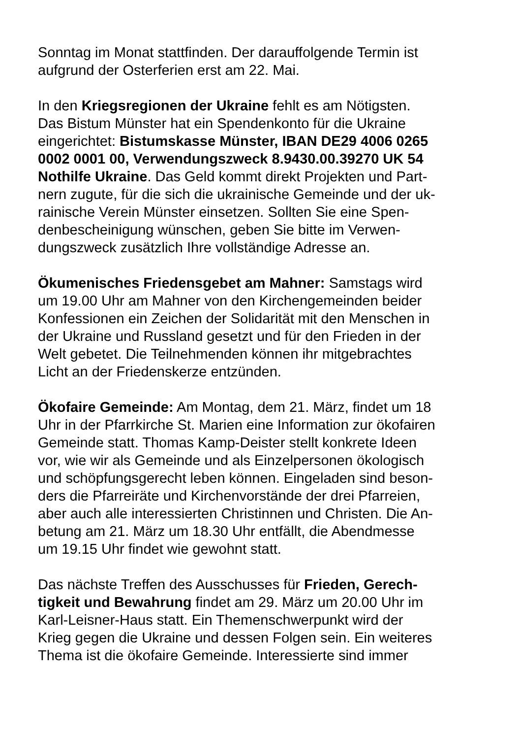Sonntag im Monat stattfinden. Der darauffolgende Termin ist
aufgrund der Osterferien erst am 22. Mai.
In den Kriegsregionen der Ukraine fehlt es am Nötigsten.
Das Bistum Münster hat ein Spendenkonto für die Ukraine
eingerichtet: Bistumskasse Münster, IBAN DE29 4006 0265
0002 0001 00, Verwendungszweck 8.9430.00.39270 UK 54
Nothilfe Ukraine. Das Geld kommt direkt Projekten und Part-
nern zugute, für die sich die ukrainische Gemeinde und der uk-
rainische Verein Münster einsetzen. Sollten Sie eine Spen-
denbescheinigung wünschen, geben Sie bitte im Verwen-
dungszweck zusätzlich Ihre vollständige Adresse an.
Ökumenisches Friedensgebet am Mahner: Samstags wird
um 19.00 Uhr am Mahner von den Kirchengemeinden beider
Konfessionen ein Zeichen der Solidarität mit den Menschen in
der Ukraine und Russland gesetzt und für den Frieden in der
Welt gebetet. Die Teilnehmenden können ihr mitgebrachtes
Licht an der Friedenskerze entzünden.
Ökofaire Gemeinde: Am Montag, dem 21. März, findet um 18
Uhr in der Pfarrkirche St. Marien eine Information zur ökofairen
Gemeinde statt. Thomas Kamp-Deister stellt konkrete Ideen
vor, wie wir als Gemeinde und als Einzelpersonen ökologisch
und schöpfungsgerecht leben können. Eingeladen sind beson-
ders die Pfarreiräte und Kirchenvorstände der drei Pfarreien,
aber auch alle interessierten Christinnen und Christen. Die An-
betung am 21. März um 18.30 Uhr entfällt, die Abendmesse
um 19.15 Uhr findet wie gewohnt statt.
Das nächste Treffen des Ausschusses für Frieden, Gerech-
tigkeit und Bewahrung findet am 29. März um 20.00 Uhr im
Karl-Leisner-Haus statt. Ein Themenschwerpunkt wird der
Krieg gegen die Ukraine und dessen Folgen sein. Ein weiteres
Thema ist die ökofaire Gemeinde. Interessierte sind immer